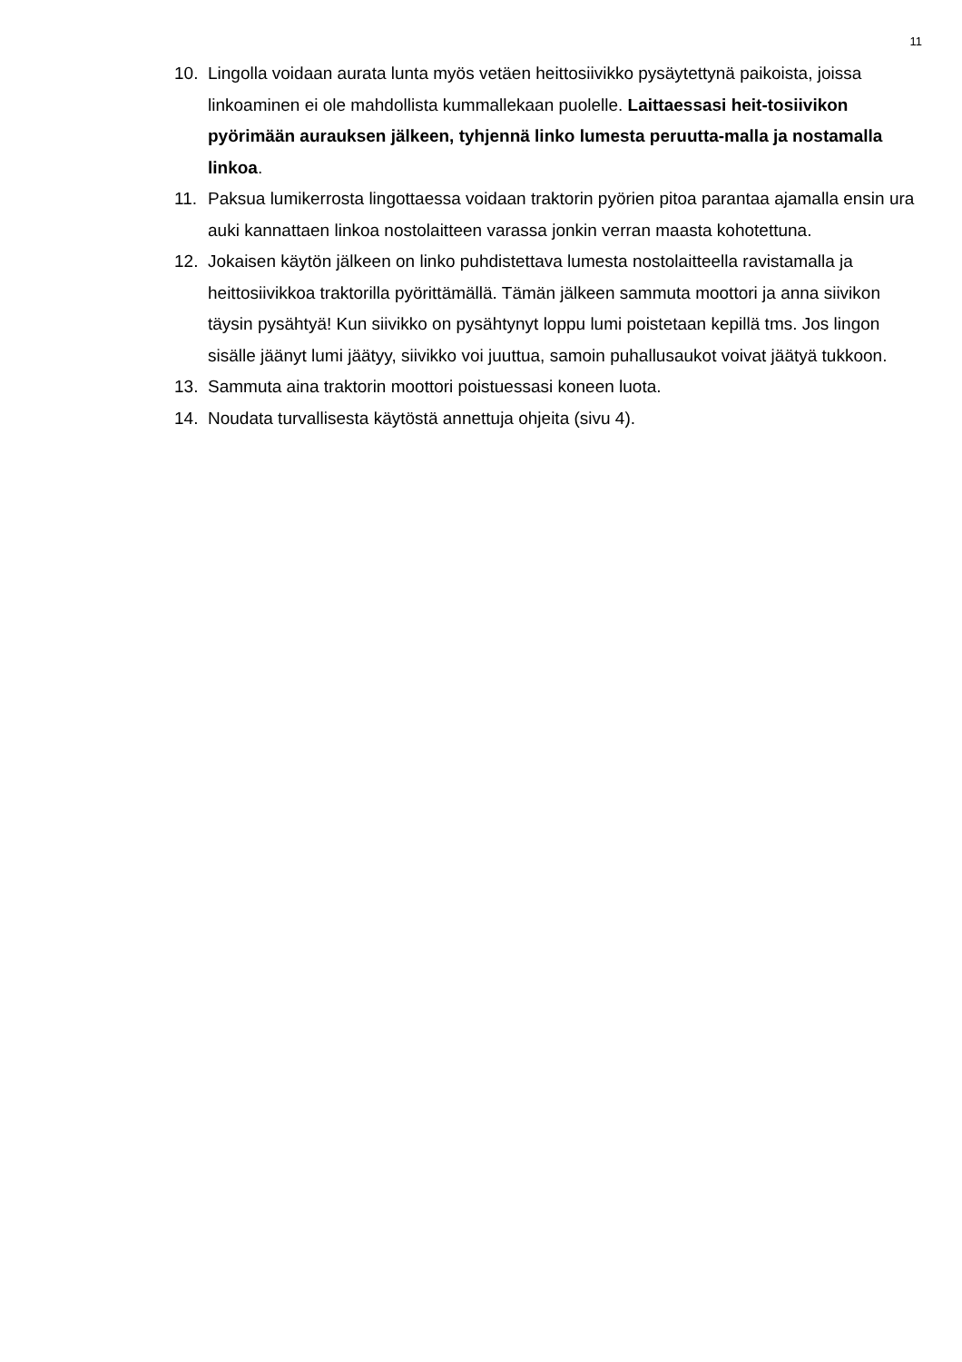11
10. Lingolla voidaan aurata lunta myös vetäen heittosiivikko pysäytettynä paikoista, joissa linkoaminen ei ole mahdollista kummallekaan puolelle. Laittaessasi heit-tosiivikon pyörimään aurauksen jälkeen, tyhjennä linko lumesta peruutta-malla ja nostamalla linkoa.
11. Paksua lumikerrosta lingottaessa voidaan traktorin pyörien pitoa parantaa ajamalla ensin ura auki kannattaen linkoa nostolaitteen varassa jonkin verran maasta kohotettuna.
12. Jokaisen käytön jälkeen on linko puhdistettava lumesta nostolaitteella ravistamalla ja heittosiivikkoa traktorilla pyörittämällä. Tämän jälkeen sammuta moottori ja anna siivikon täysin pysähtyä! Kun siivikko on pysähtynyt loppu lumi poistetaan kepillä tms. Jos lingon sisälle jäänyt lumi jäätyy, siivikko voi juuttua, samoin puhallusaukot voivat jäätyä tukkoon.
13. Sammuta aina traktorin moottori poistuessasi koneen luota.
14. Noudata turvallisesta käytöstä annettuja ohjeita (sivu 4).